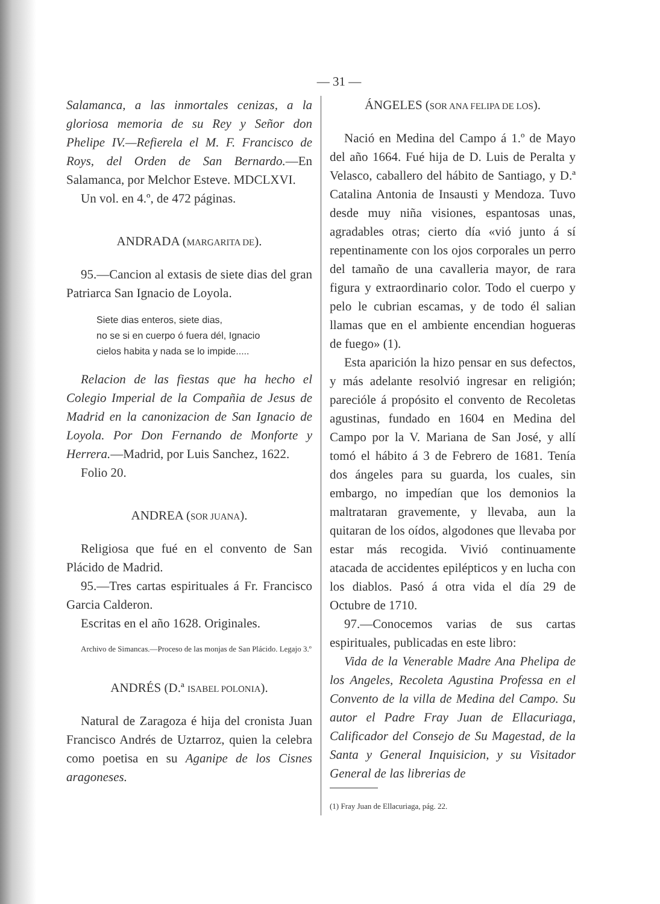— 31 —
Salamanca, a las inmortales cenizas, a la gloriosa memoria de su Rey y Señor don Phelipe IV.—Refierela el M. F. Francisco de Roys, del Orden de San Bernardo.—En Salamanca, por Melchor Esteve. MDCLXVI.
Un vol. en 4.º, de 472 páginas.
ANDRADA (MARGARITA DE).
95.—Cancion al extasis de siete dias del gran Patriarca San Ignacio de Loyola.
Siete dias enteros, siete dias,
no se si en cuerpo ó fuera dél, Ignacio
cielos habita y nada se lo impide.....
Relacion de las fiestas que ha hecho el Colegio Imperial de la Compañia de Jesus de Madrid en la canonizacion de San Ignacio de Loyola. Por Don Fernando de Monforte y Herrera.—Madrid, por Luis Sanchez, 1622.
Folio 20.
ANDREA (SOR JUANA).
Religiosa que fué en el convento de San Plácido de Madrid.
95.—Tres cartas espirituales á Fr. Francisco Garcia Calderon.
Escritas en el año 1628. Originales.
Archivo de Simancas.—Proceso de las monjas de San Plácido. Legajo 3.º
ANDRÉS (D.ª ISABEL POLONIA).
Natural de Zaragoza é hija del cronista Juan Francisco Andrés de Uztarroz, quien la celebra como poetisa en su Aganipe de los Cisnes aragoneses.
ÁNGELES (SOR ANA FELIPA DE LOS).
Nació en Medina del Campo á 1.º de Mayo del año 1664. Fué hija de D. Luis de Peralta y Velasco, caballero del hábito de Santiago, y D.ª Catalina Antonia de Insausti y Mendoza. Tuvo desde muy niña visiones, espantosas unas, agradables otras; cierto día «vió junto á sí repentinamente con los ojos corporales un perro del tamaño de una cavalleria mayor, de rara figura y extraordinario color. Todo el cuerpo y pelo le cubrian escamas, y de todo él salian llamas que en el ambiente encendian hogueras de fuego» (1).
Esta aparición la hizo pensar en sus defectos, y más adelante resolvió ingresar en religión; parecióle á propósito el convento de Recoletas agustinas, fundado en 1604 en Medina del Campo por la V. Mariana de San José, y allí tomó el hábito á 3 de Febrero de 1681. Tenía dos ángeles para su guarda, los cuales, sin embargo, no impedían que los demonios la maltrataran gravemente, y llevaba, aun la quitaran de los oídos, algodones que llevaba por estar más recogida. Vivió continuamente atacada de accidentes epilépticos y en lucha con los diablos. Pasó á otra vida el día 29 de Octubre de 1710.
97.—Conocemos varias de sus cartas espirituales, publicadas en este libro:
Vida de la Venerable Madre Ana Phelipa de los Angeles, Recoleta Agustina Professa en el Convento de la villa de Medina del Campo. Su autor el Padre Fray Juan de Ellacuriaga, Calificador del Consejo de Su Magestad, de la Santa y General Inquisicion, y su Visitador General de las librerias de
(1) Fray Juan de Ellacuriaga, pág. 22.